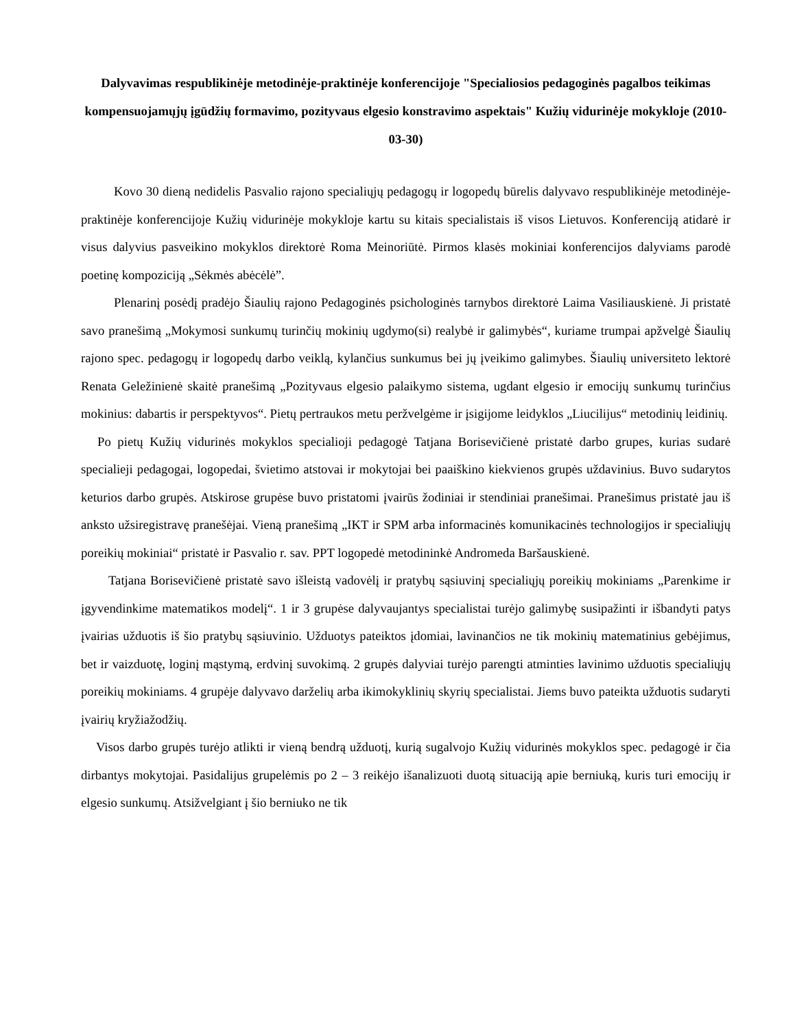Dalyvavimas respublikinėje metodinėje-praktinėje konferencijoje "Specialiosios pedagoginės pagalbos teikimas kompensuojamųjų įgūdžių formavimo, pozityvaus elgesio konstravimo aspektais" Kužių vidurinėje mokykloje (2010-03-30)
Kovo 30 dieną nedidelis Pasvalio rajono specialiųjų pedagogų ir logopedų būrelis dalyvavo respublikinėje metodinėje-praktinėje konferencijoje Kužių vidurinėje mokykloje kartu su kitais specialistais iš visos Lietuvos. Konferenciją atidarė ir visus dalyvius pasveikino mokyklos direktorė Roma Meinoriūtė. Pirmos klasės mokiniai konferencijos dalyviams parodė poetinę kompoziciją „Sėkmės abėcėlė”.
Plenarinį posėdį pradėjo Šiaulių rajono Pedagoginės psichologinės tarnybos direktorė Laima Vasiliauskienė. Ji pristatė savo pranešimą „Mokymosi sunkumų turinčių mokinių ugdymo(si) realybė ir galimybės“, kuriame trumpai apžvelgė Šiaulių rajono spec. pedagogų ir logopedų darbo veiklą, kylančius sunkumus bei jų įveikimo galimybes. Šiaulių universiteto lektorė Renata Geležinienė skaitė pranešimą „Pozityvaus elgesio palaikymo sistema, ugdant elgesio ir emocijų sunkumų turinčius mokinius: dabartis ir perspektyvos“. Pietų pertraukos metu peržvelgėme ir įsigijome leidyklos „Liucilijus“ metodinių leidinių.
Po pietų Kužių vidurinės mokyklos specialioji pedagogė Tatjana Borisevičienė pristatė darbo grupes, kurias sudarė specialieji pedagogai, logopedai, švietimo atstovai ir mokytojai bei paaiškino kiekvienos grupės uždavinius. Buvo sudarytos keturios darbo grupės. Atskirose grupėse buvo pristatomi įvairūs žodiniai ir stendiniai pranešimai. Pranešimus pristatė jau iš anksto užsiregistravę pranešėjai. Vieną pranešimą „IKT ir SPM arba informacinės komunikacinės technologijos ir specialiųjų poreikių mokiniai“ pristatė ir Pasvalio r. sav. PPT logopedė metodininkė Andromeda Baršauskienė.
Tatjana Borisevičienė pristatė savo išleistą vadovėlį ir pratybų sąsiuvinį specialiųjų poreikių mokiniams „Parenkime ir įgyvendinkime matematikos modelį“. 1 ir 3 grupėse dalyvaujantys specialistai turėjo galimybę susipažinti ir išbandyti patys įvairias užduotis iš šio pratybų sąsiuvinio. Užduotys pateiktos įdomiai, lavinančios ne tik mokinių matematinius gebėjimus, bet ir vaizduotę, loginį mąstymą, erdvinį suvokimą. 2 grupės dalyviai turėjo parengti atminties lavinimo užduotis specialiųjų poreikių mokiniams. 4 grupėje dalyvavo darželių arba ikimokyklinių skyrių specialistai. Jiems buvo pateikta užduotis sudaryti įvairių kryžiažodžių.
Visos darbo grupės turėjo atlikti ir vieną bendrą užduotį, kurią sugalvojo Kužių vidurinės mokyklos spec. pedagogė ir čia dirbantys mokytojai. Pasidalijus grupelėmis po 2 – 3 reikėjo išanalizuoti duotą situaciją apie berniuką, kuris turi emocijų ir elgesio sunkumų. Atsižvelgiant į šio berniuko ne tik